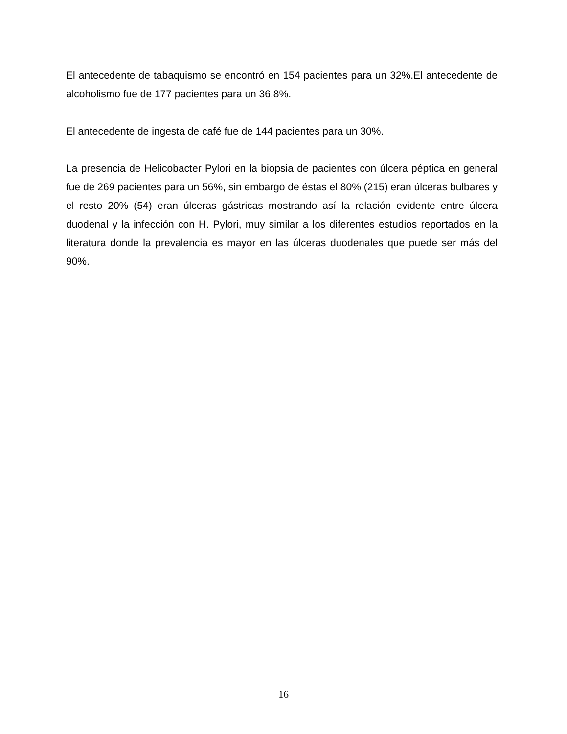El antecedente de tabaquismo se encontró en 154 pacientes para un 32%.El antecedente de alcoholismo fue de 177 pacientes para un 36.8%.
El antecedente de ingesta de café fue de 144 pacientes para un 30%.
La presencia de Helicobacter Pylori en la biopsia de pacientes con úlcera péptica en general fue de 269 pacientes para un 56%, sin embargo de éstas el 80% (215) eran úlceras bulbares y el resto 20% (54) eran úlceras gástricas mostrando así la relación evidente entre úlcera duodenal y la infección con H. Pylori, muy similar a los diferentes estudios reportados en la literatura donde la prevalencia es mayor en las úlceras duodenales que puede ser más del 90%.
16